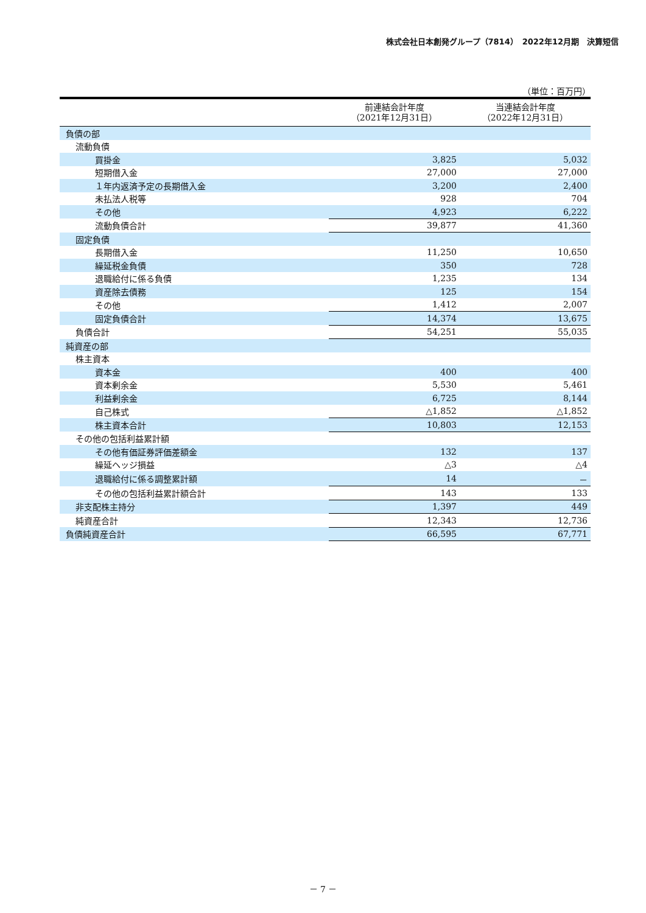株式会社日本創発グループ（7814）　2022年12月期　決算短信
（単位：百万円）
| | 前連結会計年度 （2021年12月31日） | 当連結会計年度 （2022年12月31日） |
| --- | --- | --- |
| 負債の部 | | |
| 流動負債 | | |
| 買掛金 | 3,825 | 5,032 |
| 短期借入金 | 27,000 | 27,000 |
| １年内返済予定の長期借入金 | 3,200 | 2,400 |
| 未払法人税等 | 928 | 704 |
| その他 | 4,923 | 6,222 |
| 流動負債合計 | 39,877 | 41,360 |
| 固定負債 | | |
| 長期借入金 | 11,250 | 10,650 |
| 繰延税金負債 | 350 | 728 |
| 退職給付に係る負債 | 1,235 | 134 |
| 資産除去債務 | 125 | 154 |
| その他 | 1,412 | 2,007 |
| 固定負債合計 | 14,374 | 13,675 |
| 負債合計 | 54,251 | 55,035 |
| 純資産の部 | | |
| 株主資本 | | |
| 資本金 | 400 | 400 |
| 資本剰余金 | 5,530 | 5,461 |
| 利益剰余金 | 6,725 | 8,144 |
| 自己株式 | △1,852 | △1,852 |
| 株主資本合計 | 10,803 | 12,153 |
| その他の包括利益累計額 | | |
| その他有価証券評価差額金 | 132 | 137 |
| 繰延ヘッジ損益 | △3 | △4 |
| 退職給付に係る調整累計額 | 14 | － |
| その他の包括利益累計額合計 | 143 | 133 |
| 非支配株主持分 | 1,397 | 449 |
| 純資産合計 | 12,343 | 12,736 |
| 負債純資産合計 | 66,595 | 67,771 |
－ 7 －